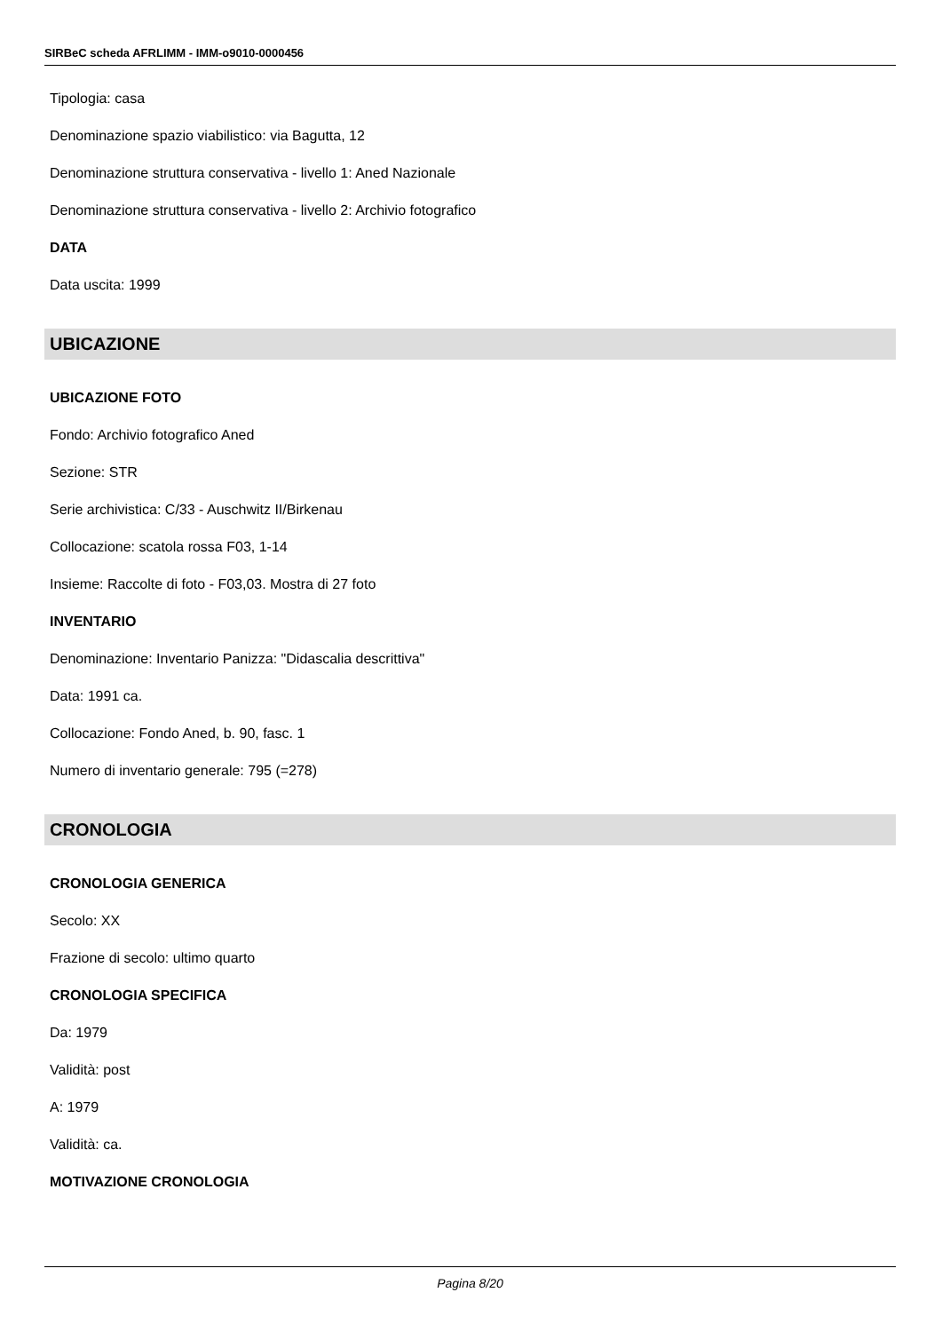SIRBeC scheda AFRLIMM - IMM-o9010-0000456
Tipologia: casa
Denominazione spazio viabilistico: via Bagutta, 12
Denominazione struttura conservativa - livello 1: Aned Nazionale
Denominazione struttura conservativa - livello 2: Archivio fotografico
DATA
Data uscita: 1999
UBICAZIONE
UBICAZIONE FOTO
Fondo: Archivio fotografico Aned
Sezione: STR
Serie archivistica: C/33 - Auschwitz II/Birkenau
Collocazione: scatola rossa F03, 1-14
Insieme: Raccolte di foto - F03,03. Mostra di 27 foto
INVENTARIO
Denominazione: Inventario Panizza: "Didascalia descrittiva"
Data: 1991 ca.
Collocazione: Fondo Aned, b. 90, fasc. 1
Numero di inventario generale: 795 (=278)
CRONOLOGIA
CRONOLOGIA GENERICA
Secolo: XX
Frazione di secolo: ultimo quarto
CRONOLOGIA SPECIFICA
Da: 1979
Validità: post
A: 1979
Validità: ca.
MOTIVAZIONE CRONOLOGIA
Pagina 8/20